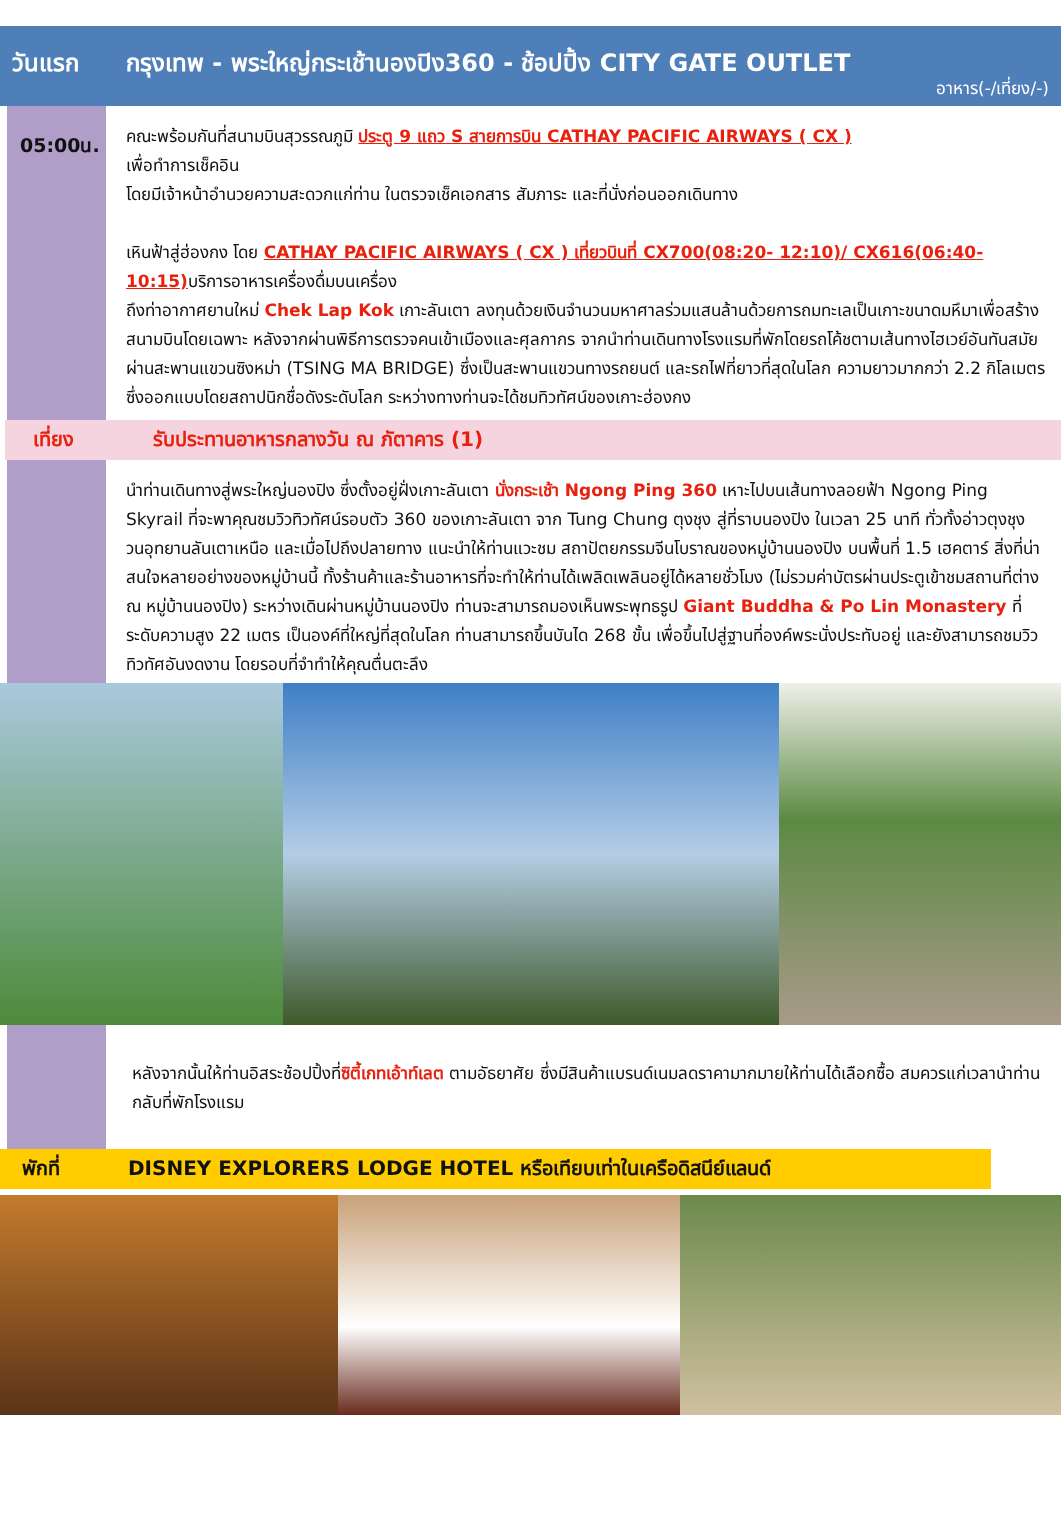วันแรก กรุงเทพ - พระใหญ่กระเช้านองปิง360 - ช้อปปิ้ง CITY GATE OUTLET
อาหาร(-/เที่ยง/-)
05:00น.
คณะพร้อมกันที่สนามบินสุวรรณภูมิ ประตู 9 แถว S สายการบิน CATHAY PACIFIC AIRWAYS ( CX )
เพื่อทำการเช็คอิน
โดยมีเจ้าหน้าอำนวยความสะดวกแก่ท่าน ในตรวจเช็คเอกสาร สัมภาระ และที่นั่งก่อนออกเดินทาง
เหินฟ้าสู่ฮ่องกง โดย CATHAY PACIFIC AIRWAYS ( CX ) เที่ยวบินที่ CX700(08:20- 12:10)/ CX616(06:40-10:15) บริการอาหารเครื่องดื่มบนเครื่อง
ถึงท่าอากาศยานใหม่ Chek Lap Kok เกาะลันเตา ลงทุนด้วยเงินจำนวนมหาศาลร่วมแสนล้านด้วยการถมทะเลเป็นเกาะขนาดมหึมาเพื่อสร้างสนามบินโดยเฉพาะ หลังจากผ่านพิธีการตรวจคนเข้าเมืองและศุลกากร จากนำท่านเดินทางโรงแรมที่พักโดยรถโค้ชตามเส้นทางไฮเวย์อันทันสมัย ผ่านสะพานแขวนซิงหม่า (TSING MA BRIDGE) ซึ่งเป็นสะพานแขวนทางรถยนต์ และรถไฟที่ยาวที่สุดในโลก ความยาวมากกว่า 2.2 กิโลเมตรซึ่งออกแบบโดยสถาปนิกชื่อดังระดับโลก ระหว่างทางท่านจะได้ชมทิวทัศน์ของเกาะฮ่องกง
เที่ยง รับประทานอาหารกลางวัน ณ ภัตาคาร (1)
นำท่านเดินทางสู่พระใหญ่นองปิง ซึ่งตั้งอยู่ฝั่งเกาะลันเตา นั่งกระเช้า Ngong Ping 360 เหาะไปบนเส้นทางลอยฟ้า Ngong Ping Skyrail ที่จะพาคุณชมวิวทิวทัศน์รอบตัว 360 ของเกาะลันเตา จาก Tung Chung ตุงชุง สู่ที่ราบนองปิง ในเวลา 25 นาที ทั่วทั้งอ่าวตุงชุง วนอุทยานลันเตาเหนือ และเมื่อไปถึงปลายทาง แนะนำให้ท่านแวะชม สถาปัตยกรรมจีนโบราณของหมู่บ้านนองปิง บนพื้นที่ 1.5 เฮคตาร์ สิ่งที่น่าสนใจหลายอย่างของหมู่บ้านนี้ ทั้งร้านค้าและร้านอาหารที่จะทำให้ท่านได้เพลิดเพลินอยู่ได้หลายชั่วโมง (ไม่รวมค่าบัตรผ่านประตูเข้าชมสถานที่ต่าง ณ หมู่บ้านนองปิง) ระหว่างเดินผ่านหมู่บ้านนองปิง ท่านจะสามารถมองเห็นพระพุทธรูป Giant Buddha & Po Lin Monastery ที่ระดับความสูง 22 เมตร เป็นองค์ที่ใหญ่ที่สุดในโลก ท่านสามารถขึ้นบันได 268 ขั้น เพื่อขึ้นไปสู่ฐานที่องค์พระนั่งประทับอยู่ และยังสามารถชมวิวทิวทัศอันงดงาน โดยรอบที่จำทำให้คุณตื่นตะลึง
หลังจากนั้นให้ท่านอิสระช้อปปิ้งที่ซิตี้เกทเอ้าท์เลต ตามอัธยาศัย ซึ่งมีสินค้าแบรนด์เนมลดราคามากมายให้ท่านได้เลือกซื้อ สมควรแก่เวลานำท่านกลับที่พักโรงแรม
พักที่ DISNEY EXPLORERS LODGE HOTEL หรือเทียบเท่าในเครือดิสนีย์แลนด์